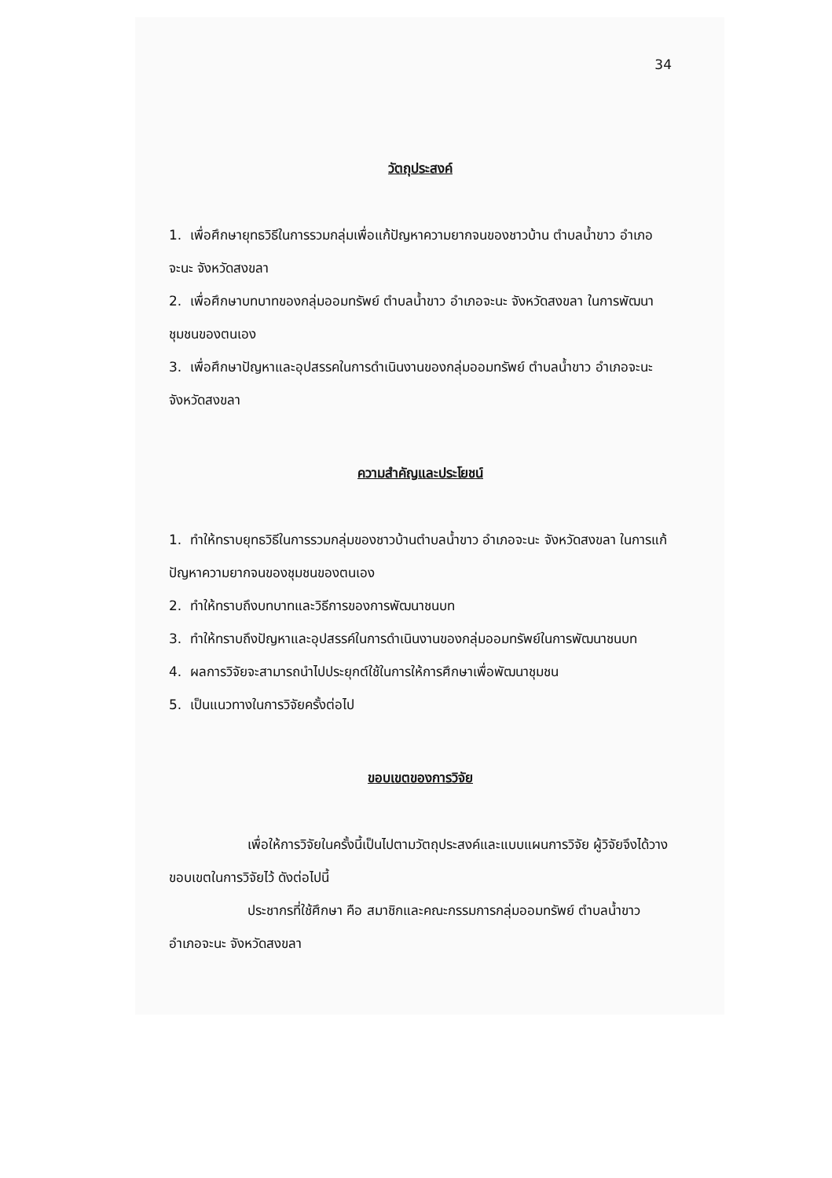34
วัตถุประสงค์
1. เพื่อศึกษายุทธวิธีในการรวมกลุ่มเพื่อแก้ปัญหาความยากจนของชาวบ้าน ตำบลน้ำขาว อำเภอจะนะ จังหวัดสงขลา
2. เพื่อศึกษาบทบาทของกลุ่มออมทรัพย์ ตำบลน้ำขาว อำเภอจะนะ จังหวัดสงขลา ในการพัฒนาชุมชนของตนเอง
3. เพื่อศึกษาปัญหาและอุปสรรคในการดำเนินงานของกลุ่มออมทรัพย์ ตำบลน้ำขาว อำเภอจะนะ จังหวัดสงขลา
ความสำคัญและประโยชน์
1. ทำให้ทราบยุทธวิธีในการรวมกลุ่มของชาวบ้านตำบลน้ำขาว อำเภอจะนะ จังหวัดสงขลา ในการแก้ปัญหาความยากจนของชุมชนของตนเอง
2. ทำให้ทราบถึงบทบาทและวิธีการของการพัฒนาชนบท
3. ทำให้ทราบถึงปัญหาและอุปสรรค์ในการดำเนินงานของกลุ่มออมทรัพย์ในการพัฒนาชนบท
4. ผลการวิจัยจะสามารถนำไปประยุกต์ใช้ในการให้การศึกษาเพื่อพัฒนาชุมชน
5. เป็นแนวทางในการวิจัยครั้งต่อไป
ขอบเขตของการวิจัย
เพื่อให้การวิจัยในครั้งนี้เป็นไปตามวัตถุประสงค์และแบบแผนการวิจัย ผู้วิจัยจึงได้วางขอบเขตในการวิจัยไว้ ดังต่อไปนี้
ประชากรที่ใช้ศึกษา คือ สมาชิกและคณะกรรมการกลุ่มออมทรัพย์ ตำบลน้ำขาว อำเภอจะนะ จังหวัดสงขลา